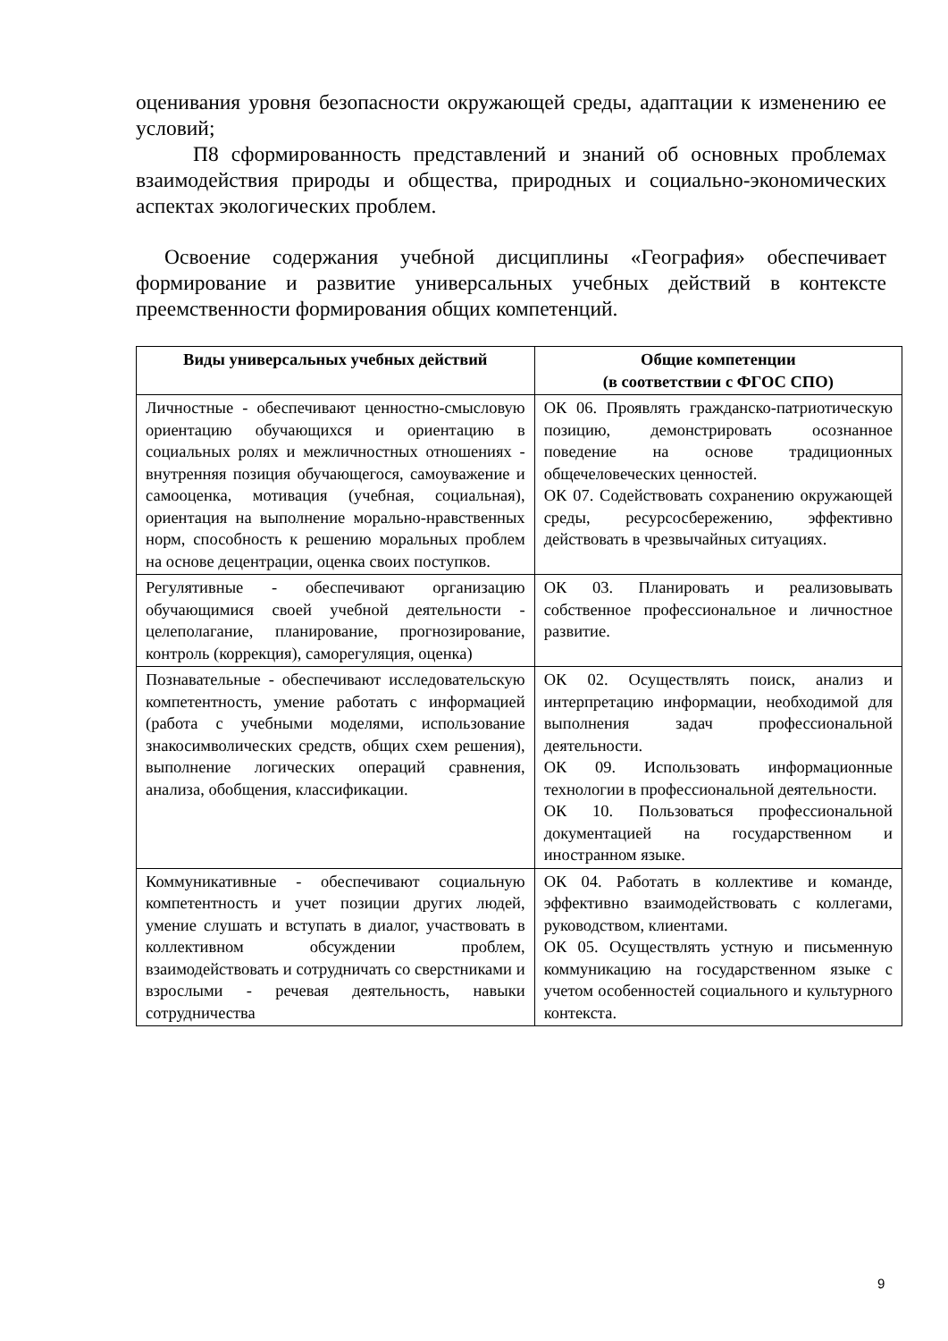оценивания уровня безопасности окружающей среды, адаптации к изменению ее условий;
П8 сформированность представлений и знаний об основных проблемах взаимодействия природы и общества, природных и социально-экономических аспектах экологических проблем.
Освоение содержания учебной дисциплины «География» обеспечивает формирование и развитие универсальных учебных действий в контексте преемственности формирования общих компетенций.
| Виды универсальных учебных действий | Общие компетенции (в соответствии с ФГОС СПО) |
| --- | --- |
| Личностные - обеспечивают ценностно-смысловую ориентацию обучающихся и ориентацию в социальных ролях и межличностных отношениях - внутренняя позиция обучающегося, самоуважение и самооценка, мотивация (учебная, социальная), ориентация на выполнение морально-нравственных норм, способность к решению моральных проблем на основе децентрации, оценка своих поступков. | ОК 06. Проявлять гражданско-патриотическую позицию, демонстрировать осознанное поведение на основе традиционных общечеловеческих ценностей. ОК 07. Содействовать сохранению окружающей среды, ресурсосбережению, эффективно действовать в чрезвычайных ситуациях. |
| Регулятивные - обеспечивают организацию обучающимися своей учебной деятельности - целеполагание, планирование, прогнозирование, контроль (коррекция), саморегуляция, оценка) | ОК 03. Планировать и реализовывать собственное профессиональное и личностное развитие. |
| Познавательные - обеспечивают исследовательскую компетентность, умение работать с информацией (работа с учебными моделями, использование знакосимволических средств, общих схем решения), выполнение логических операций сравнения, анализа, обобщения, классификации. | ОК 02. Осуществлять поиск, анализ и интерпретацию информации, необходимой для выполнения задач профессиональной деятельности. ОК 09. Использовать информационные технологии в профессиональной деятельности. ОК 10. Пользоваться профессиональной документацией на государственном и иностранном языке. |
| Коммуникативные - обеспечивают социальную компетентность и учет позиции других людей, умение слушать и вступать в диалог, участвовать в коллективном обсуждении проблем, взаимодействовать и сотрудничать со сверстниками и взрослыми - речевая деятельность, навыки сотрудничества | ОК 04. Работать в коллективе и команде, эффективно взаимодействовать с коллегами, руководством, клиентами. ОК 05. Осуществлять устную и письменную коммуникацию на государственном языке с учетом особенностей социального и культурного контекста. |
9